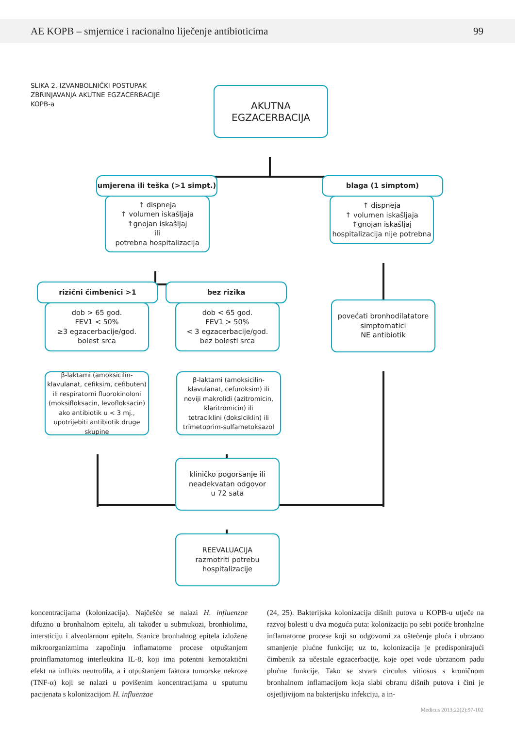AE KOPB – smjernice i racionalno liječenje antibioticima 99
SLIKA 2. IZVANBOLNIČKI POSTUPAK ZBRINJAVANJA AKUTNE EGZACERBACIJE KOPB-a
AKUTNA
EGZACERBACIJA
umjerena ili teška (>1 simpt.)
↑ dispneja
↑ volumen iskašljaja
↑gnojan iskašljaj
ili
potrebna hospitalizacija
blaga (1 simptom)
↑ dispneja
↑ volumen iskašljaja
↑gnojan iskašljaj
hospitalizacija nije potrebna
rizični čimbenici >1
dob > 65 god.
FEV1 < 50%
≥3 egzacerbacije/god.
bolest srca
bez rizika
dob < 65 god.
FEV1 > 50%
< 3 egzacerbacije/god.
bez bolesti srca
povećati bronhodilatatore
simptomatici
NE antibiotik
β-laktami (amoksicilin-klavulanat, cefiksim, cefibuten) ili respiratorni fluorokinoloni (moksifloksacin, levofloksacin) ako antibiotik u < 3 mj., upotrijebiti antibiotik druge skupine
β-laktami (amoksicilin-klavulanat, cefuroksim) ili
noviji makrolidi (azitromicin, klaritromicin) ili
tetraciklini (doksiciklin) ili
trimetoprim-sulfametoksazol
kliničko pogoršanje ili
neadekvatan odgovor
u 72 sata
REEVALUACIJA
razmotriti potrebu
hospitalizacije
koncentracijama (kolonizacija). Najčešće se nalazi H. influenzae difuzno u bronhalnom epitelu, ali također u submukozi, bronhiolima, intersticiju i alveolarnom epitelu. Stanice bronhalnog epitela izložene mikroorganizmima započinju inflamatorne procese otpuštanjem proinflamatornog interleukina IL-8, koji ima potentni kemotaktični efekt na influks neutrofila, a i otpuštanjem faktora tumorske nekroze (TNF-α) koji se nalazi u povišenim koncentracijama u sputumu pacijenata s kolonizacijom H. influenzae
(24, 25). Bakterijska kolonizacija dišnih putova u KOPB-u utječe na razvoj bolesti u dva moguća puta: kolonizacija po sebi potiče bronhalne inflamatorne procese koji su odgovorni za oštećenje pluća i ubrzano smanjenje plućne funkcije; uz to, kolonizacija je predisponirajući čimbenik za učestale egzacerbacije, koje opet vode ubrzanom padu plućne funkcije. Tako se stvara circulus vitiosus s kroničnom bronhalnom inflamacijom koja slabi obranu dišnih putova i čini je osjetljivijom na bakterijsku infekciju, a in-
Medicus 2013;22(2):97-102